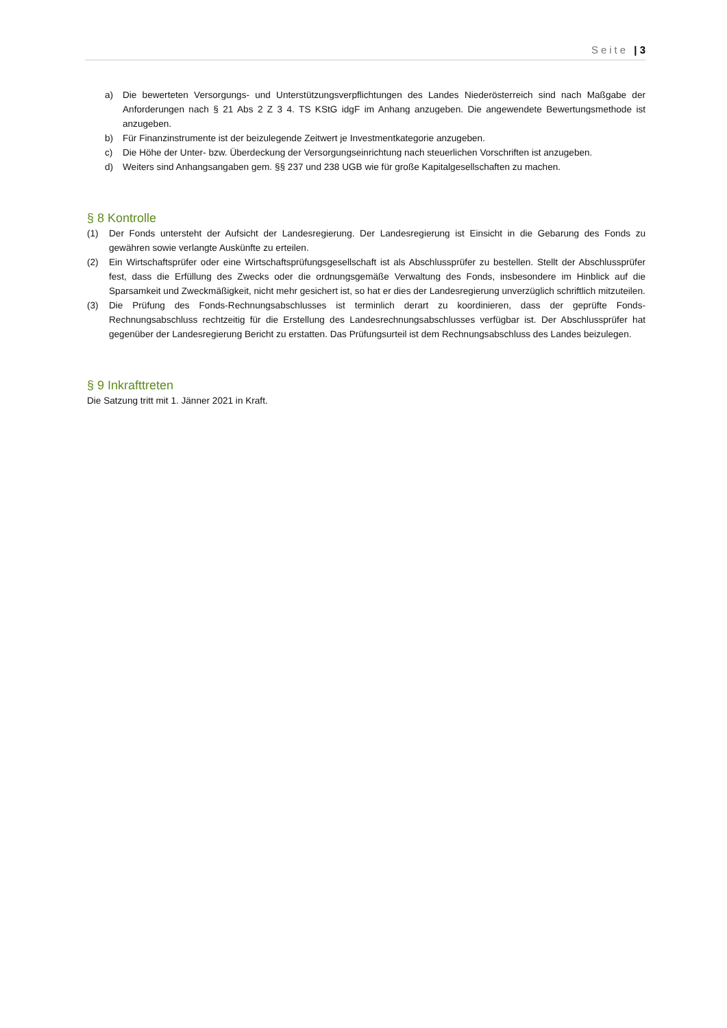Seite | 3
a) Die bewerteten Versorgungs- und Unterstützungsverpflichtungen des Landes Niederösterreich sind nach Maßgabe der Anforderungen nach § 21 Abs 2 Z 3 4. TS KStG idgF im Anhang anzugeben. Die angewendete Bewertungsmethode ist anzugeben.
b) Für Finanzinstrumente ist der beizulegende Zeitwert je Investmentkategorie anzugeben.
c) Die Höhe der Unter- bzw. Überdeckung der Versorgungseinrichtung nach steuerlichen Vorschriften ist anzugeben.
d) Weiters sind Anhangsangaben gem. §§ 237 und 238 UGB wie für große Kapitalgesellschaften zu machen.
§ 8 Kontrolle
(1) Der Fonds untersteht der Aufsicht der Landesregierung. Der Landesregierung ist Einsicht in die Gebarung des Fonds zu gewähren sowie verlangte Auskünfte zu erteilen.
(2) Ein Wirtschaftsprüfer oder eine Wirtschaftsprüfungsgesellschaft ist als Abschlussprüfer zu bestellen. Stellt der Abschlussprüfer fest, dass die Erfüllung des Zwecks oder die ordnungsgemäße Verwaltung des Fonds, insbesondere im Hinblick auf die Sparsamkeit und Zweckmäßigkeit, nicht mehr gesichert ist, so hat er dies der Landesregierung unverzüglich schriftlich mitzuteilen.
(3) Die Prüfung des Fonds-Rechnungsabschlusses ist terminlich derart zu koordinieren, dass der geprüfte Fonds-Rechnungsabschluss rechtzeitig für die Erstellung des Landesrechnungsabschlusses verfügbar ist. Der Abschlussprüfer hat gegenüber der Landesregierung Bericht zu erstatten. Das Prüfungsurteil ist dem Rechnungsabschluss des Landes beizulegen.
§ 9 Inkrafttreten
Die Satzung tritt mit 1. Jänner 2021 in Kraft.